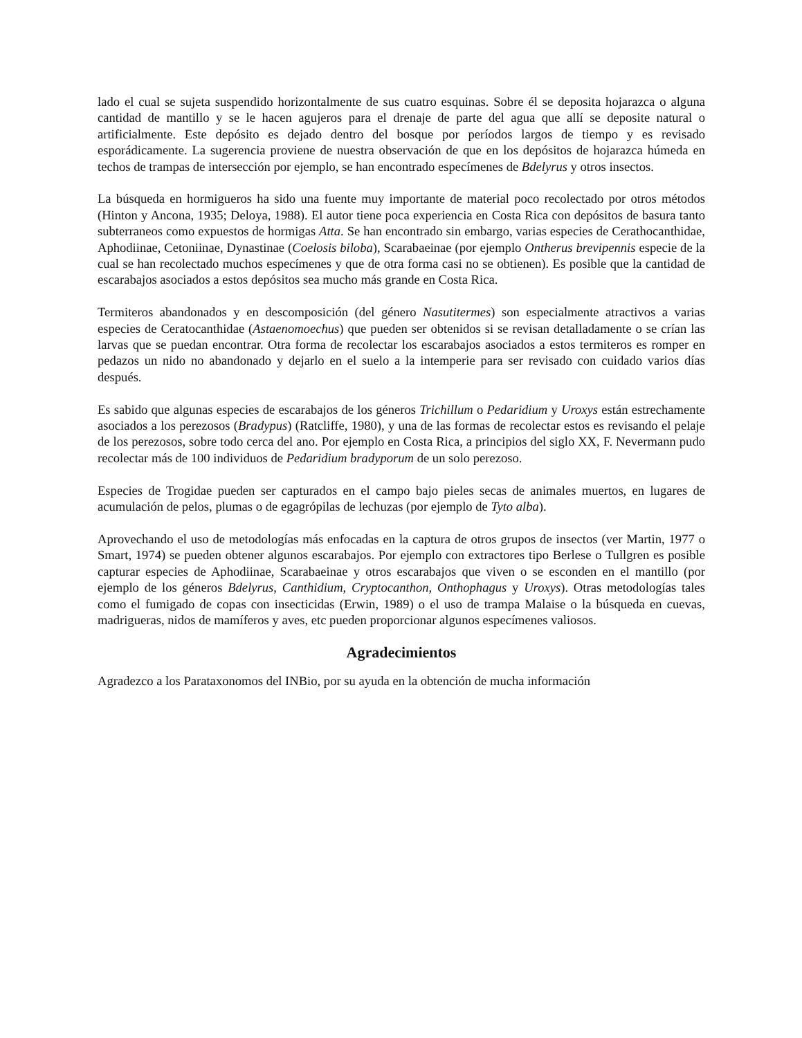lado el cual se sujeta suspendido horizontalmente de sus cuatro esquinas. Sobre él se deposita hojarazca o alguna cantidad de mantillo y se le hacen agujeros para el drenaje de parte del agua que allí se deposite natural o artificialmente. Este depósito es dejado dentro del bosque por períodos largos de tiempo y es revisado esporádicamente. La sugerencia proviene de nuestra observación de que en los depósitos de hojarazca húmeda en techos de trampas de intersección por ejemplo, se han encontrado especímenes de Bdelyrus y otros insectos.
La búsqueda en hormigueros ha sido una fuente muy importante de material poco recolectado por otros métodos (Hinton y Ancona, 1935; Deloya, 1988). El autor tiene poca experiencia en Costa Rica con depósitos de basura tanto subterraneos como expuestos de hormigas Atta. Se han encontrado sin embargo, varias especies de Cerathocanthidae, Aphodiinae, Cetoniinae, Dynastinae (Coelosis biloba), Scarabaeinae (por ejemplo Ontherus brevipennis especie de la cual se han recolectado muchos especímenes y que de otra forma casi no se obtienen). Es posible que la cantidad de escarabajos asociados a estos depósitos sea mucho más grande en Costa Rica.
Termiteros abandonados y en descomposición (del género Nasutitermes) son especialmente atractivos a varias especies de Ceratocanthidae (Astaenomoechus) que pueden ser obtenidos si se revisan detalladamente o se crían las larvas que se puedan encontrar. Otra forma de recolectar los escarabajos asociados a estos termiteros es romper en pedazos un nido no abandonado y dejarlo en el suelo a la intemperie para ser revisado con cuidado varios días después.
Es sabido que algunas especies de escarabajos de los géneros Trichillum o Pedaridium y Uroxys están estrechamente asociados a los perezosos (Bradypus) (Ratcliffe, 1980), y una de las formas de recolectar estos es revisando el pelaje de los perezosos, sobre todo cerca del ano. Por ejemplo en Costa Rica, a principios del siglo XX, F. Nevermann pudo recolectar más de 100 individuos de Pedaridium bradyporum de un solo perezoso.
Especies de Trogidae pueden ser capturados en el campo bajo pieles secas de animales muertos, en lugares de acumulación de pelos, plumas o de egagrópilas de lechuzas (por ejemplo de Tyto alba).
Aprovechando el uso de metodologías más enfocadas en la captura de otros grupos de insectos (ver Martin, 1977 o Smart, 1974) se pueden obtener algunos escarabajos. Por ejemplo con extractores tipo Berlese o Tullgren es posible capturar especies de Aphodiinae, Scarabaeinae y otros escarabajos que viven o se esconden en el mantillo (por ejemplo de los géneros Bdelyrus, Canthidium, Cryptocanthon, Onthophagus y Uroxys). Otras metodologías tales como el fumigado de copas con insecticidas (Erwin, 1989) o el uso de trampa Malaise o la búsqueda en cuevas, madrigueras, nidos de mamíferos y aves, etc pueden proporcionar algunos especímenes valiosos.
Agradecimientos
Agradezco a los Parataxonomos del INBio, por su ayuda en la obtención de mucha información